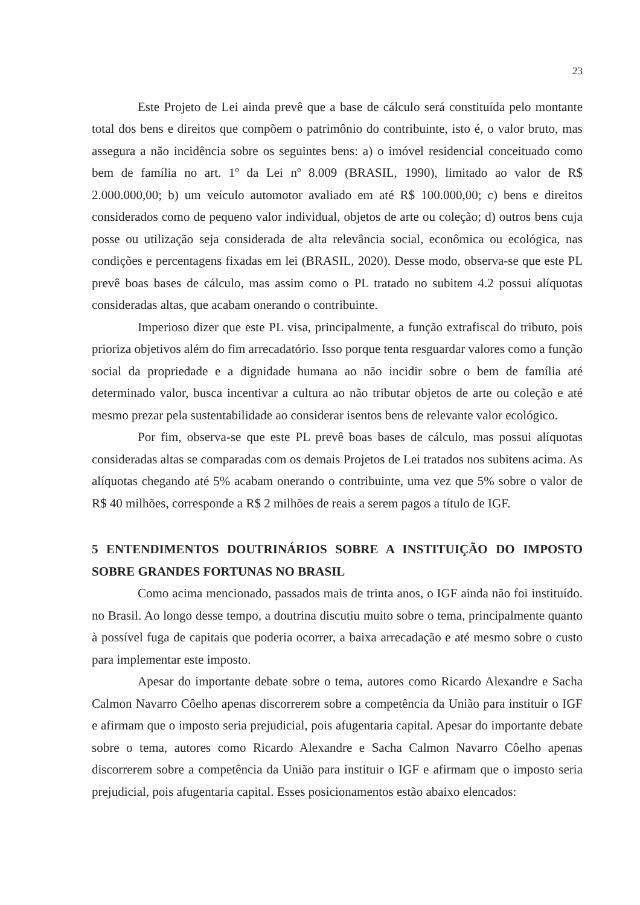23
Este Projeto de Lei ainda prevê que a base de cálculo será constituída pelo montante total dos bens e direitos que compõem o patrimônio do contribuinte, isto é, o valor bruto, mas assegura a não incidência sobre os seguintes bens: a) o imóvel residencial conceituado como bem de família no art. 1º da Lei nº 8.009 (BRASIL, 1990), limitado ao valor de R$ 2.000.000,00; b) um veículo automotor avaliado em até R$ 100.000,00; c) bens e direitos considerados como de pequeno valor individual, objetos de arte ou coleção; d) outros bens cuja posse ou utilização seja considerada de alta relevância social, econômica ou ecológica, nas condições e percentagens fixadas em lei (BRASIL, 2020). Desse modo, observa-se que este PL prevê boas bases de cálculo, mas assim como o PL tratado no subitem 4.2 possui alíquotas consideradas altas, que acabam onerando o contribuinte.
Imperioso dizer que este PL visa, principalmente, a função extrafiscal do tributo, pois prioriza objetivos além do fim arrecadatório. Isso porque tenta resguardar valores como a função social da propriedade e a dignidade humana ao não incidir sobre o bem de família até determinado valor, busca incentivar a cultura ao não tributar objetos de arte ou coleção e até mesmo prezar pela sustentabilidade ao considerar isentos bens de relevante valor ecológico.
Por fim, observa-se que este PL prevê boas bases de cálculo, mas possui alíquotas consideradas altas se comparadas com os demais Projetos de Lei tratados nos subitens acima. As alíquotas chegando até 5% acabam onerando o contribuinte, uma vez que 5% sobre o valor de R$ 40 milhões, corresponde a R$ 2 milhões de reais a serem pagos a título de IGF.
5 ENTENDIMENTOS DOUTRINÁRIOS SOBRE A INSTITUIÇÃO DO IMPOSTO SOBRE GRANDES FORTUNAS NO BRASIL
Como acima mencionado, passados mais de trinta anos, o IGF ainda não foi instituído. no Brasil. Ao longo desse tempo, a doutrina discutiu muito sobre o tema, principalmente quanto à possível fuga de capitais que poderia ocorrer, a baixa arrecadação e até mesmo sobre o custo para implementar este imposto.
Apesar do importante debate sobre o tema, autores como Ricardo Alexandre e Sacha Calmon Navarro Côelho apenas discorrerem sobre a competência da União para instituir o IGF e afirmam que o imposto seria prejudicial, pois afugentaria capital. Apesar do importante debate sobre o tema, autores como Ricardo Alexandre e Sacha Calmon Navarro Côelho apenas discorrerem sobre a competência da União para instituir o IGF e afirmam que o imposto seria prejudicial, pois afugentaria capital. Esses posicionamentos estão abaixo elencados: